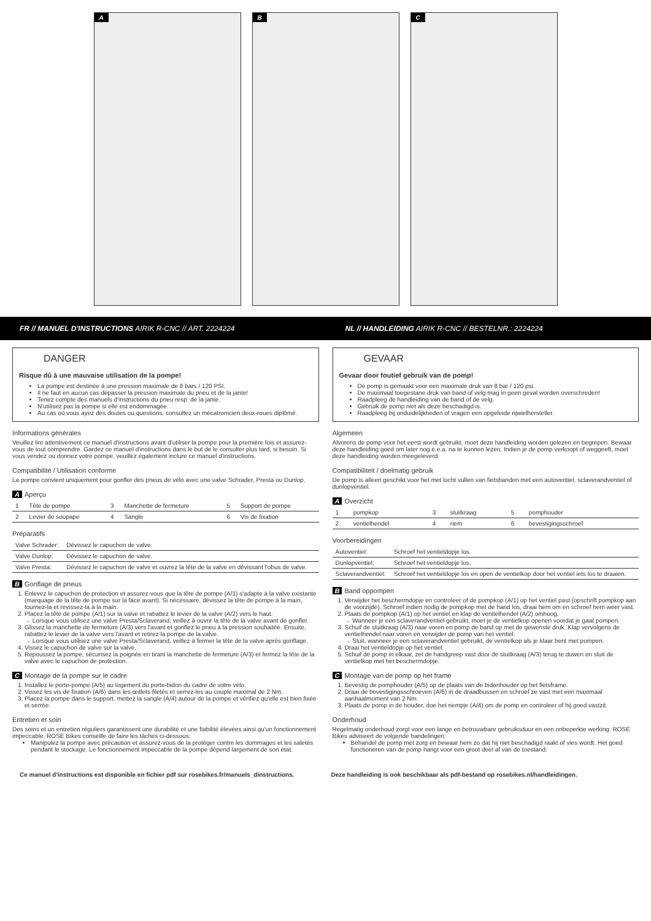A
B
C
FR // MANUEL D'INSTRUCTIONS AIRIK R-CNC // ART. 2224224
NL // HANDLEIDING AIRIK R-CNC // BESTELNR.: 2224224
DANGER
Risque dû à une mauvaise utilisation de la pompe!
La pompe est destinée à une pression maximale de 8 bars / 120 PSI.
Il ne faut en aucun cas dépasser la pression maximale du pneu et de la jante!
Tenez compte des manuels d'instructions du pneu resp. de la jante.
N'utilisez pas la pompe si elle est endommagée.
Au cas où vous ayez des doutes ou questions, consultez un mécatronicien deux-roues diplômé.
Informations générales
Veuillez lire attentivement ce manuel d'instructions avant d'utiliser la pompe pour la première fois et assurez-vous de tout comprendre. Gardez ce manuel d'instructions dans le but de le consulter plus tard, si besoin. Si vous vendez ou donnez votre pompe, veuillez également inclure ce manuel d'instructions.
Compatibilité / Utilisation conforme
La pompe convient uniquement pour gonfler des pneus de vélo avec une valve Schrader, Presta ou Dunlop.
A Aperçu
| 1 | Tête de pompe | 3 | Manchette de fermeture | 5 | Support de pompe |
| 2 | Levier de soupape | 4 | Sangle | 6 | Vis de fixation |
Préparatifs
| Valve Schrader: | Dévissez le capuchon de valve. |
| Valve Dunlop: | Dévissez le capuchon de valve. |
| Valve Presta: | Dévissez le capuchon de valve et ouvrez la tête de la valve en dévissant l'obus de valve. |
B Gonflage de pneus
1. Enlevez le capuchon de protection et assurez-vous que la tête de pompe (A/1) s'adapte à la valve existante (marquage de la tête de pompe sur la face avant). Si nécessaire, dévissez la tête de pompe à la main, tournez-la et revissez-la à la main.
2. Placez la tête de pompe (A/1) sur la valve et rabattez le levier de la valve (A/2) vers le haut.
→ Lorsque vous utilisez une valve Presta/Sclaverand, veillez à ouvrir la tête de la valve avant de gonfler.
3. Glissez la manchette de fermeture (A/3) vers l'avant et gonflez le pneu à la pression souhaitée. Ensuite, rabattez le levier de la valve vers l'avant et retirez la pompe de la valve.
→ Lorsque vous utilisez une valve Presta/Sclaverand, veillez à fermer la tête de la valve après gonflage.
4. Vissez le capuchon de valve sur la valve.
5. Repoussez la pompe, sécurisez la poignée en tirant la manchette de fermeture (A/3) et fermez la tête de la valve avec le capuchon de protection.
C Montage de la pompe sur le cadre
1. Installez le porte-pompe (A/5) au logement du porte-bidon du cadre de votre vélo.
2. Vissez les vis de fixation (A/6) dans les œillets filetés et serrez-les au couple maximal de 2 Nm.
3. Placez la pompe dans le support, mettez la sangle (A/4) autour de la pompe et vérifiez qu'elle est bien fixée et serrée.
Entretien et soin
Des soins et un entretien réguliers garantissent une durabilité et une fiabilité élevées ainsi qu'un fonctionnement impeccable. ROSE Bikes conseille de faire les tâches ci-dessous:
Manipulez la pompe avec précaution et assurez-vous de la protéger contre les dommages et les saletés pendant le stockage. Le fonctionnement impeccable de la pompe dépend largement de son état.
GEVAAR
Gevaar door foutief gebruik van de pomp!
De pomp is gemaakt voor een maximale druk van 8 bar / 120 psi.
De maximaal toegestane druk van band of velg mag in geen geval worden overschreden!
Raadpleeg de handleiding van de band of de velg.
Gebruik de pomp niet als deze beschadigd is.
Raadpleeg bij onduidelijkheden of vragen een opgeleide rijwielhersteller.
Algemeen
Alvorens de pomp voor het eerst wordt gebruikt, moet deze handleiding worden gelezen en begrepen. Bewaar deze handleiding goed om later nog e.e.a. na te kunnen lezen. Indien je de pomp verkoopt of weggeeft, moet deze handleiding worden meegeleverd.
Compatibiliteit / doelmatig gebruik
De pomp is alleen geschikt voor het met lucht vullen van fietsbanden met een autoventiel, sclaverandventiel of dunlopventiel.
A Overzicht
| 1 | pompkop | 3 | sluitkraag | 5 | pomphouder |
| 2 | ventielhendel | 4 | riem | 6 | bevestigingsschroef |
Voorbereidingen
| Autoventiel: | Schroef het ventieldopje los. |
| Dunlopventiel: | Schroef het ventieldopje los. |
| Sclaverandventiel: | Schroef het ventieldopje los en open de ventielkop door het ventiel iets los te draaien. |
B Band oppompen
1. Verwijder het beschermdopje en controleer of de pompkop (A/1) op het ventiel past (opschrift pompkop aan de voorzijde). Schroef indien nodig de pompkop met de hand los, draai hem om en schroef hem weer vast.
2. Plaats de pompkop (A/1) op het ventiel en klap de ventielhendel (A/2) omhoog.
→ Wanneer je een sclaverandventiel gebruikt, moet je de ventielkop openen voordat je gaat pompen.
3. Schuif de sluitkraag (A/3) naar voren en pomp de band op met de gewenste druk. Klap vervolgens de ventielhendel naar voren en verwijder de pomp van het ventiel.
→ Sluit, wanneer je een sclaverandventiel gebruikt, de ventielkop als je klaar bent met pompen.
4. Draai het ventieldopje op het ventiel.
5. Schuif de pomp in elkaar, zet de handgreep vast door de sluitkraag (A/3) terug te duwen en sluit de ventielkop met het beschermdopje.
C Montage van de pomp op het frame
1. Bevestig de pomphouder (A/5) op de plaats van de bidonhouder op het fietsframe.
2. Draai de bevestigingsschroeven (A/6) in de draadbussen en schroef ze vast met een maximaal aanhaalmoment van 2 Nm.
3. Plaats de pomp in de houder, doe het riempje (A/4) om de pomp en controleer of hij goed vastzit.
Onderhoud
Regelmatig onderhoud zorgt voor een lange en betrouwbare gebruiksduur en een onbeperkte werking. ROSE Bikes adviseert de volgende handelingen:
Behandel de pomp met zorg en bewaar hem zo dat hij niet beschadigd raakt of vies wordt. Het goed functioneren van de pomp hangt voor een groot deel af van de toestand.
Ce manuel d'instructions est disponible en fichier pdf sur rosebikes.fr/manuels_dinstructions.
Deze handleiding is ook beschikbaar als pdf-bestand op rosebikes.nl/handleidingen.